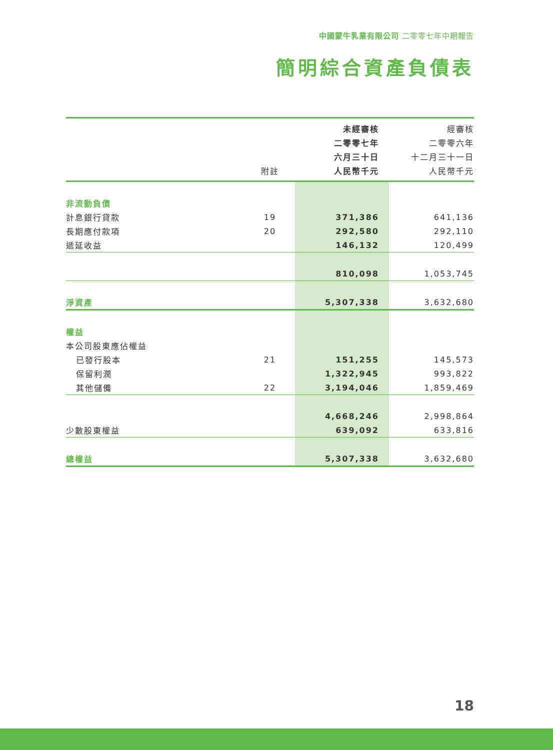中國蒙牛乳業有限公司 二零零七年中期報告
簡明綜合資產負債表
| | | 未經審核 | 經審核 |
| --- | --- | --- | --- |
| | | 二零零七年 | 二零零六年 |
| | | 六月三十日 | 十二月三十一日 |
| | 附註 | 人民幣千元 | 人民幣千元 |
| 非流動負債 | | | |
| 計息銀行貸款 | 19 | 371,386 | 641,136 |
| 長期應付款項 | 20 | 292,580 | 292,110 |
| 遞延收益 | | 146,132 | 120,499 |
| | | 810,098 | 1,053,745 |
| 淨資產 | | 5,307,338 | 3,632,680 |
| 權益 | | | |
| 本公司股東應佔權益 | | | |
| 已發行股本 | 21 | 151,255 | 145,573 |
| 保留利潤 | | 1,322,945 | 993,822 |
| 其他儲備 | 22 | 3,194,046 | 1,859,469 |
| | | 4,668,246 | 2,998,864 |
| 少數股東權益 | | 639,092 | 633,816 |
| 總權益 | | 5,307,338 | 3,632,680 |
18